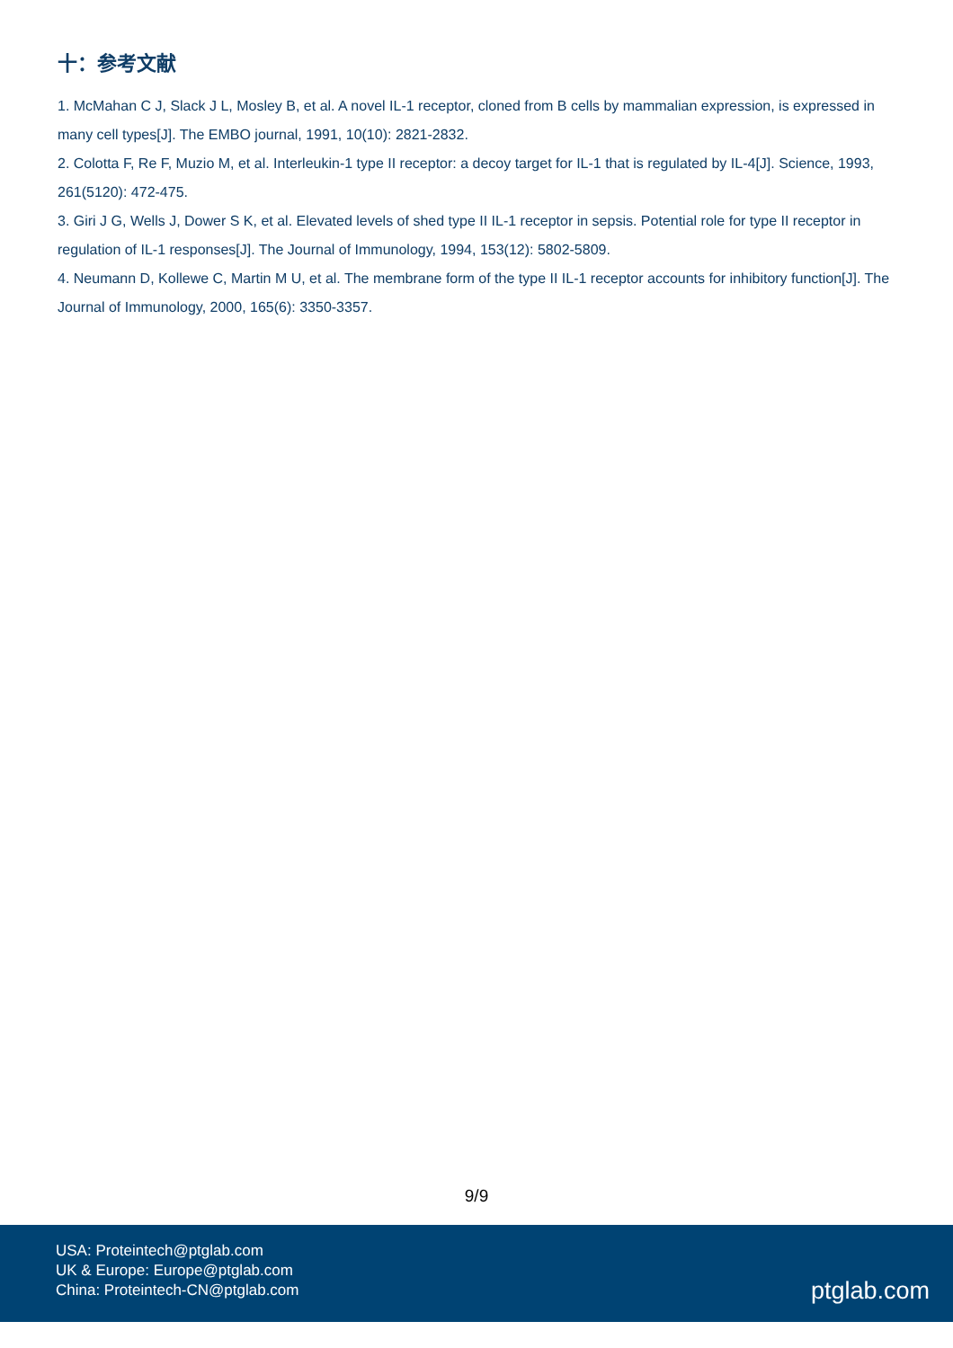十：参考文献
1. McMahan C J, Slack J L, Mosley B, et al. A novel IL‐1 receptor, cloned from B cells by mammalian expression, is expressed in many cell types[J]. The EMBO journal, 1991, 10(10): 2821-2832.
2. Colotta F, Re F, Muzio M, et al. Interleukin-1 type II receptor: a decoy target for IL-1 that is regulated by IL-4[J]. Science, 1993, 261(5120): 472-475.
3. Giri J G, Wells J, Dower S K, et al. Elevated levels of shed type II IL-1 receptor in sepsis. Potential role for type II receptor in regulation of IL-1 responses[J]. The Journal of Immunology, 1994, 153(12): 5802-5809.
4. Neumann D, Kollewe C, Martin M U, et al. The membrane form of the type II IL-1 receptor accounts for inhibitory function[J]. The Journal of Immunology, 2000, 165(6): 3350-3357.
9/9
USA: Proteintech@ptglab.com
UK & Europe: Europe@ptglab.com
China: Proteintech-CN@ptglab.com
ptglab.com